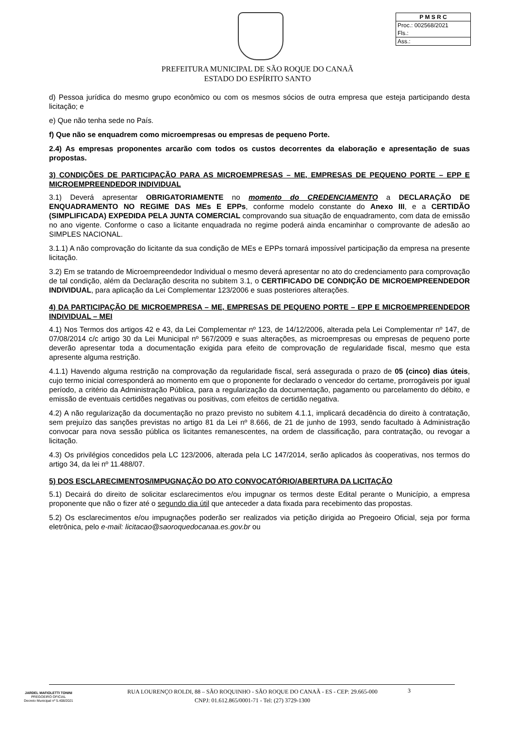P M S R C
Proc.: 002568/2021
Fls.:
Ass.:
PREFEITURA MUNICIPAL DE SÃO ROQUE DO CANAÃ
ESTADO DO ESPÍRITO SANTO
d) Pessoa jurídica do mesmo grupo econômico ou com os mesmos sócios de outra empresa que esteja participando desta licitação; e
e) Que não tenha sede no País.
f) Que não se enquadrem como microempresas ou empresas de pequeno Porte.
2.4) As empresas proponentes arcarão com todos os custos decorrentes da elaboração e apresentação de suas propostas.
3) CONDIÇÕES DE PARTICIPAÇÃO PARA AS MICROEMPRESAS – ME, EMPRESAS DE PEQUENO PORTE – EPP E MICROEMPREENDEDOR INDIVIDUAL
3.1) Deverá apresentar OBRIGATORIAMENTE no momento do CREDENCIAMENTO a DECLARAÇÃO DE ENQUADRAMENTO NO REGIME DAS MEs E EPPs, conforme modelo constante do Anexo III, e a CERTIDÃO (SIMPLIFICADA) EXPEDIDA PELA JUNTA COMERCIAL comprovando sua situação de enquadramento, com data de emissão no ano vigente. Conforme o caso a licitante enquadrada no regime poderá ainda encaminhar o comprovante de adesão ao SIMPLES NACIONAL.
3.1.1) A não comprovação do licitante da sua condição de MEs e EPPs tornará impossível participação da empresa na presente licitação.
3.2) Em se tratando de Microempreendedor Individual o mesmo deverá apresentar no ato do credenciamento para comprovação de tal condição, além da Declaração descrita no subitem 3.1, o CERTIFICADO DE CONDIÇÃO DE MICROEMPREENDEDOR INDIVIDUAL, para aplicação da Lei Complementar 123/2006 e suas posteriores alterações.
4) DA PARTICIPAÇÃO DE MICROEMPRESA – ME, EMPRESAS DE PEQUENO PORTE – EPP E MICROEMPREENDEDOR INDIVIDUAL – MEI
4.1) Nos Termos dos artigos 42 e 43, da Lei Complementar nº 123, de 14/12/2006, alterada pela Lei Complementar nº 147, de 07/08/2014 c/c artigo 30 da Lei Municipal nº 567/2009 e suas alterações, as microempresas ou empresas de pequeno porte deverão apresentar toda a documentação exigida para efeito de comprovação de regularidade fiscal, mesmo que esta apresente alguma restrição.
4.1.1) Havendo alguma restrição na comprovação da regularidade fiscal, será assegurada o prazo de 05 (cinco) dias úteis, cujo termo inicial corresponderá ao momento em que o proponente for declarado o vencedor do certame, prorrogáveis por igual período, a critério da Administração Pública, para a regularização da documentação, pagamento ou parcelamento do débito, e emissão de eventuais certidões negativas ou positivas, com efeitos de certidão negativa.
4.2) A não regularização da documentação no prazo previsto no subitem 4.1.1, implicará decadência do direito à contratação, sem prejuízo das sanções previstas no artigo 81 da Lei nº 8.666, de 21 de junho de 1993, sendo facultado à Administração convocar para nova sessão pública os licitantes remanescentes, na ordem de classificação, para contratação, ou revogar a licitação.
4.3) Os privilégios concedidos pela LC 123/2006, alterada pela LC 147/2014, serão aplicados às cooperativas, nos termos do artigo 34, da lei nº 11.488/07.
5) DOS ESCLARECIMENTOS/IMPUGNAÇÃO DO ATO CONVOCATÓRIO/ABERTURA DA LICITAÇÃO
5.1) Decairá do direito de solicitar esclarecimentos e/ou impugnar os termos deste Edital perante o Município, a empresa proponente que não o fizer até o segundo dia útil que anteceder a data fixada para recebimento das propostas.
5.2) Os esclarecimentos e/ou impugnações poderão ser realizados via petição dirigida ao Pregoeiro Oficial, seja por forma eletrônica, pelo e-mail: licitacao@saoroquedocanaa.es.gov.br ou
JARDEL MAFIOLETTI TONINI
PREGOEIRO OFICIAL
Decreto Municipal nº 5.408/2021
RUA LOURENÇO ROLDI, 88 – SÃO ROQUINHO - SÃO ROQUE DO CANAÃ - ES - CEP: 29.665-000
CNPJ: 01.612.865/0001-71 - Tel: (27) 3729-1300
3